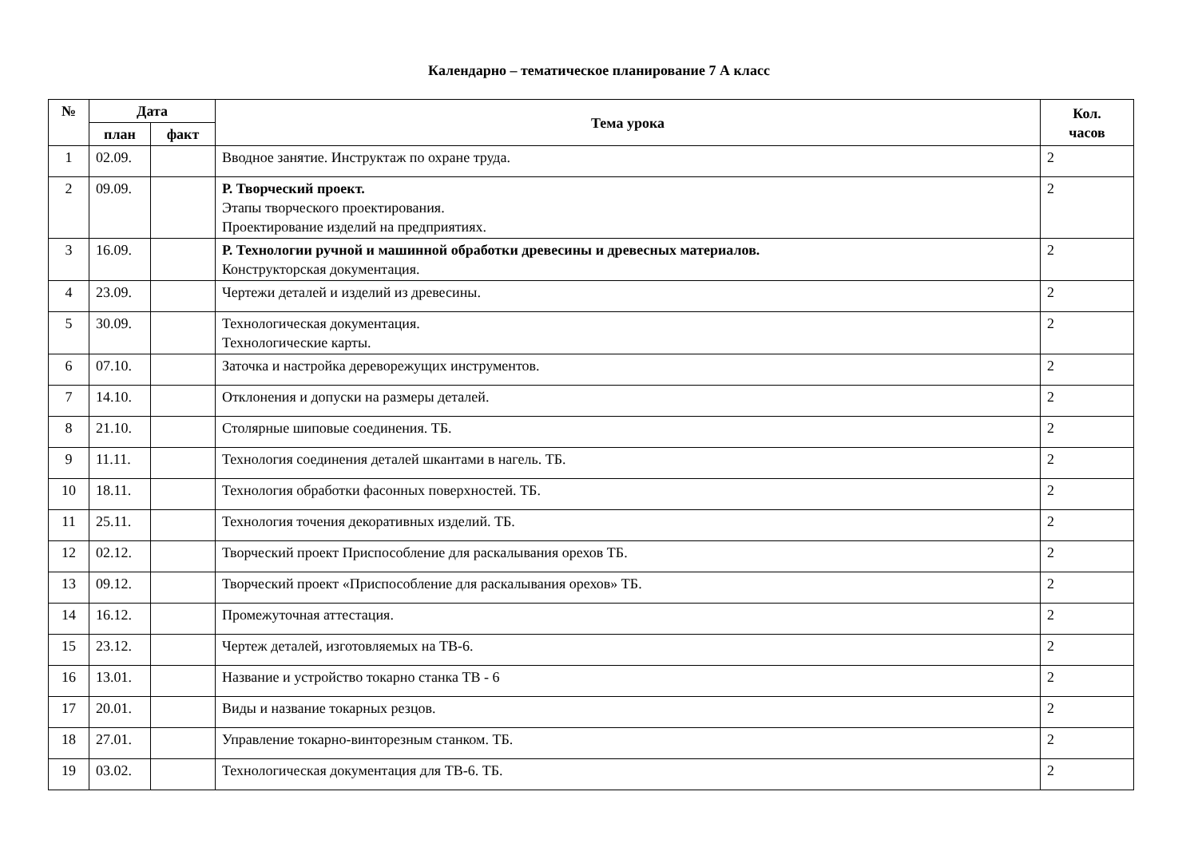Календарно – тематическое планирование 7 А класс
| № | Дата | | Тема урока | Кол. часов |
| --- | --- | --- | --- | --- |
| | план | факт | | |
| 1 | 02.09. | | Вводное занятие. Инструктаж по охране труда. | 2 |
| 2 | 09.09. | | Р. Творческий проект. Этапы творческого проектирования. Проектирование изделий на предприятиях. | 2 |
| 3 | 16.09. | | Р. Технологии ручной и машинной обработки древесины и древесных материалов. Конструкторская документация. | 2 |
| 4 | 23.09. | | Чертежи деталей и изделий из древесины. | 2 |
| 5 | 30.09. | | Технологическая документация. Технологические карты. | 2 |
| 6 | 07.10. | | Заточка и настройка дереворежущих инструментов. | 2 |
| 7 | 14.10. | | Отклонения и допуски на размеры деталей. | 2 |
| 8 | 21.10. | | Столярные шиповые соединения. ТБ. | 2 |
| 9 | 11.11. | | Технология соединения деталей шкантами в нагель. ТБ. | 2 |
| 10 | 18.11. | | Технология обработки фасонных поверхностей. ТБ. | 2 |
| 11 | 25.11. | | Технология точения декоративных изделий. ТБ. | 2 |
| 12 | 02.12. | | Творческий проект Приспособление для раскалывания орехов ТБ. | 2 |
| 13 | 09.12. | | Творческий проект «Приспособление для раскалывания орехов» ТБ. | 2 |
| 14 | 16.12. | | Промежуточная аттестация. | 2 |
| 15 | 23.12. | | Чертеж деталей, изготовляемых на ТВ-6. | 2 |
| 16 | 13.01. | | Название и устройство токарно станка ТВ - 6 | 2 |
| 17 | 20.01. | | Виды и название токарных резцов. | 2 |
| 18 | 27.01. | | Управление токарно-винторезным станком. ТБ. | 2 |
| 19 | 03.02. | | Технологическая документация для ТВ-6. ТБ. | 2 |